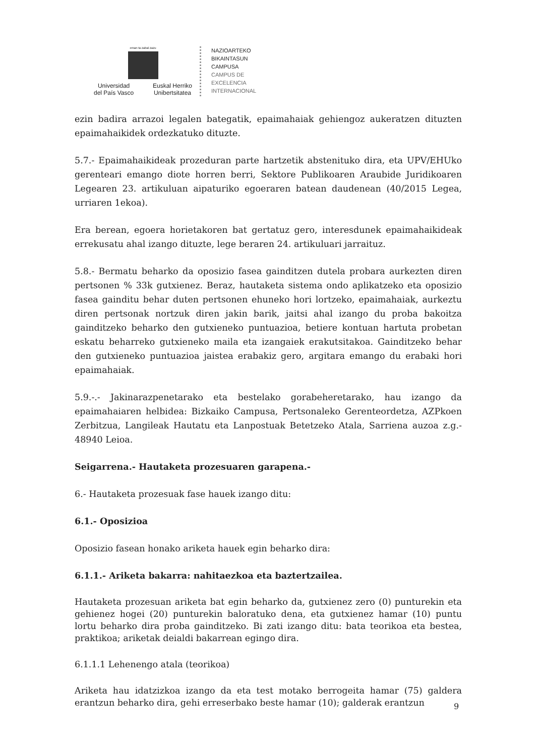eman ta zabal zazu
Universidad
del País Vasco Euskal Herriko
Unibertsitatea
NAZIOARTEKO
BIKAINTASUN
CAMPUSA
CAMPUS DE
EXCELENCIA
INTERNACIONAL
ezin badira arrazoi legalen bategatik, epaimahaiak gehiengoz aukeratzen dituzten epaimahaikidek ordezkatuko dituzte.
5.7.- Epaimahaikideak prozeduran parte hartzetik abstenituko dira, eta UPV/EHUko gerenteari emango diote horren berri, Sektore Publikoaren Araubide Juridikoaren Legearen 23. artikuluan aipaturiko egoeraren batean daudenean (40/2015 Legea, urriaren 1ekoa).
Era berean, egoera horietakoren bat gertatuz gero, interesdunek epaimahaikideak errekusatu ahal izango dituzte, lege beraren 24. artikuluari jarraituz.
5.8.- Bermatu beharko da oposizio fasea gainditzen dutela probara aurkezten diren pertsonen % 33k gutxienez. Beraz, hautaketa sistema ondo aplikatzeko eta oposizio fasea gainditu behar duten pertsonen ehuneko hori lortzeko, epaimahaiak, aurkeztu diren pertsonak nortzuk diren jakin barik, jaitsi ahal izango du proba bakoitza gainditzeko beharko den gutxieneko puntuazioa, betiere kontuan hartuta probetan eskatu beharreko gutxieneko maila eta izangaiek erakutsitakoa. Gainditzeko behar den gutxieneko puntuazioa jaistea erabakiz gero, argitara emango du erabaki hori epaimahaiak.
5.9.-.- Jakinarazpenetarako eta bestelako gorabeheretarako, hau izango da epaimahaiaren helbidea: Bizkaiko Campusa, Pertsonaleko Gerenteordetza, AZPkoen Zerbitzua, Langileak Hautatu eta Lanpostuak Betetzeko Atala, Sarriena auzoa z.g.- 48940 Leioa.
Seigarrena.- Hautaketa prozesuaren garapena.-
6.- Hautaketa prozesuak fase hauek izango ditu:
6.1.- Oposizioa
Oposizio fasean honako ariketa hauek egin beharko dira:
6.1.1.- Ariketa bakarra: nahitaezkoa eta baztertzailea.
Hautaketa prozesuan ariketa bat egin beharko da, gutxienez zero (0) punturekin eta gehienez hogei (20) punturekin baloratuko dena, eta gutxienez hamar (10) puntu lortu beharko dira proba gainditzeko. Bi zati izango ditu: bata teorikoa eta bestea, praktikoa; ariketak deialdi bakarrean egingo dira.
6.1.1.1 Lehenengo atala (teorikoa)
Ariketa hau idatzizkoa izango da eta test motako berrogeita hamar (75) galdera erantzun beharko dira, gehi erreserbako beste hamar (10); galderak erantzun
9